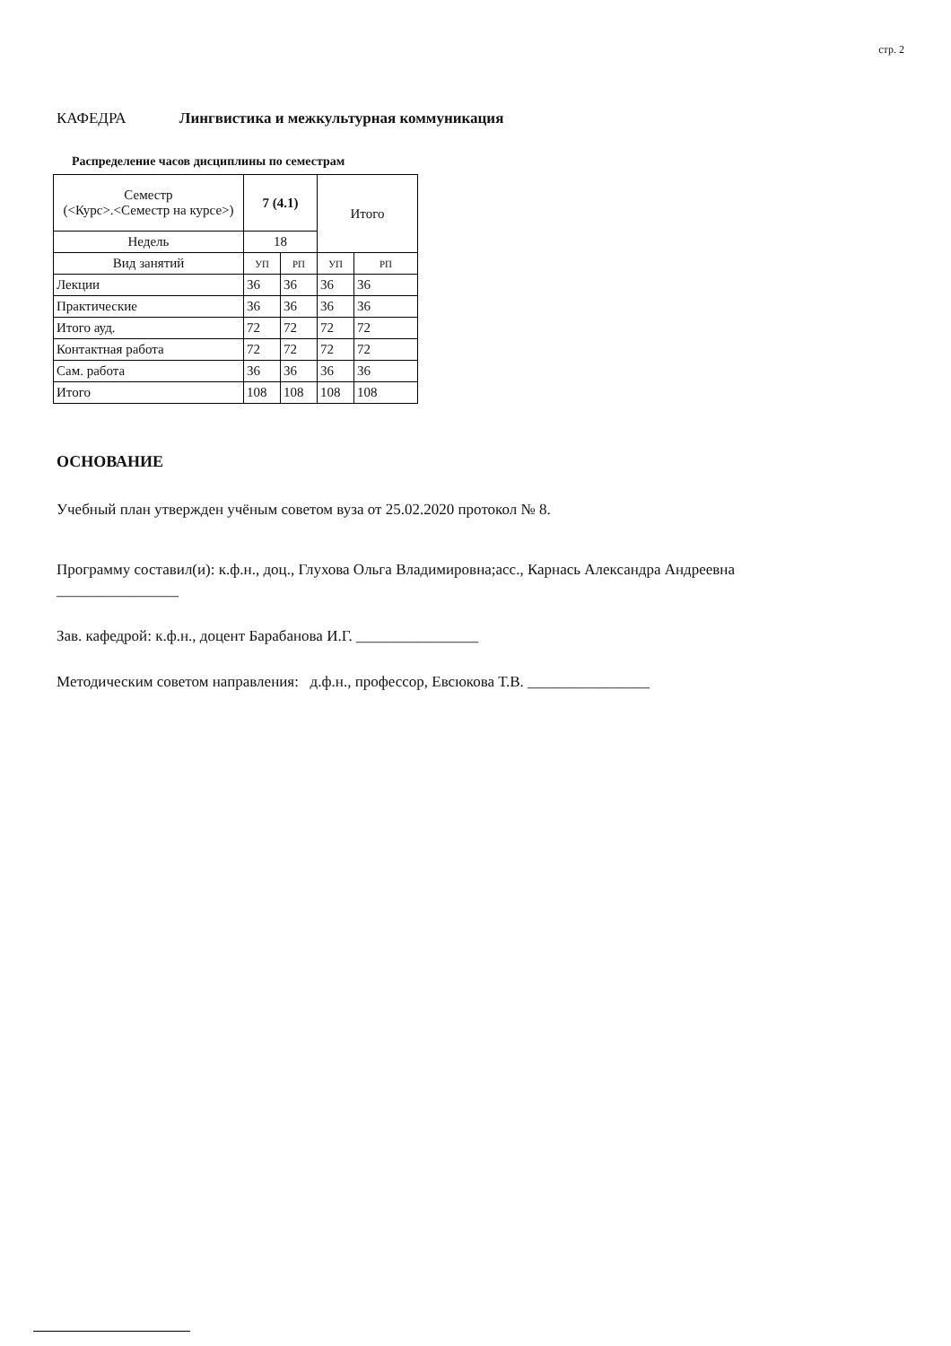стр. 2
КАФЕДРА Лингвистика и межкультурная коммуникация
Распределение часов дисциплины по семестрам
| Семестр (<Курс>.<Семестр на курсе>) | 7 (4.1) | | Итого | |
| --- | --- | --- | --- | --- |
| Недель | 18 | | | |
| Вид занятий | УП | РП | УП | РП |
| Лекции | 36 | 36 | 36 | 36 |
| Практические | 36 | 36 | 36 | 36 |
| Итого ауд. | 72 | 72 | 72 | 72 |
| Контактная работа | 72 | 72 | 72 | 72 |
| Сам. работа | 36 | 36 | 36 | 36 |
| Итого | 108 | 108 | 108 | 108 |
ОСНОВАНИЕ
Учебный план утвержден учёным советом вуза от 25.02.2020 протокол № 8.
Программу составил(и): к.ф.н., доц., Глухова Ольга Владимировна;асс., Карнась Александра Андреевна
________________
Зав. кафедрой: к.ф.н., доцент Барабанова И.Г. ________________
Методическим советом направления: д.ф.н., профессор, Евсюкова Т.В. ________________